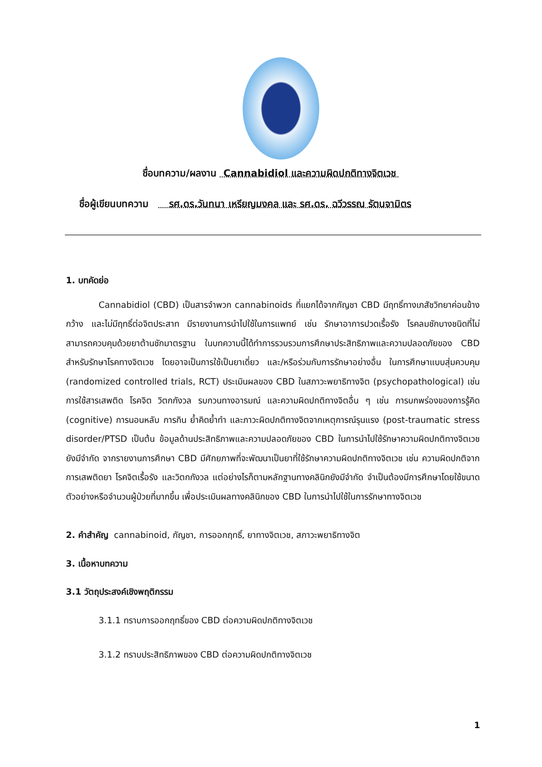ชื่อบทความ/ผลงาน Cannabidiol และความผิดปกติทางจิตเวช
ชื่อผู้เขียนบทความ รศ.ดร.วันทนา เหรียญมงคล และ รศ.ดร. ฉวีวรรณ รัตนจามิตร
1. บทคัดย่อ
Cannabidiol (CBD) เป็นสารจำพวก cannabinoids ที่แยกได้จากกัญชา CBD มีฤทธิ์ทางเภสัชวิทยาค่อนข้างกว้าง และไม่มีฤทธิ์ต่อจิตประสาท มีรายงานการนำไปใช้ในการแพทย์ เช่น รักษาอาการปวดเรื้อรัง โรคลมชักบางชนิดที่ไม่สามารถควบคุมด้วยยาต้านชักมาตรฐาน ในบทความนี้ได้ทำการรวบรวมการศึกษาประสิทธิภาพและความปลอดภัยของ CBD สำหรับรักษาโรคทางจิตเวช โดยอาจเป็นการใช้เป็นยาเดี่ยว และ/หรือร่วมกับการรักษาอย่างอื่น ในการศึกษาแบบสุ่มควบคุม (randomized controlled trials, RCT) ประเมินผลของ CBD ในสภาวะพยาธิทางจิต (psychopathological) เช่น การใช้สารเสพติด โรคจิต วิตกกังวล รบกวนทางอารมณ์ และความผิดปกติทางจิตอื่น ๆ เช่น การบกพร่องของการรู้คิด (cognitive) การนอนหลับ การกิน ย้ำคิดย้ำทำ และภาวะผิดปกติทางจิตจากเหตุการณ์รุนแรง (post-traumatic stress disorder/PTSD เป็นต้น ข้อมูลด้านประสิทธิภาพและความปลอดภัยของ CBD ในการนำไปใช้รักษาความผิดปกติทางจิตเวชยังมีจำกัด จากรายงานการศึกษา CBD มีศักยภาพที่จะพัฒนาเป็นยาที่ใช้รักษาความผิดปกติทางจิตเวช เช่น ความผิดปกติจากการเสพติดยา โรคจิตเรื้อรัง และวิตกกังวล แต่อย่างไรก็ตามหลักฐานทางคลินิกยังมีจำกัด จำเป็นต้องมีการศึกษาโดยใช้ขนาดตัวอย่างหรือจำนวนผู้ป่วยที่มากขึ้น เพื่อประเมินผลทางคลินิกของ CBD ในการนำไปใช้ในการรักษาทางจิตเวช
2. คำสำคัญ cannabinoid, กัญชา, การออกฤทธิ์, ยาทางจิตเวช, สภาวะพยาธิทางจิต
3. เนื้อหาบทความ
3.1 วัตถุประสงค์เชิงพฤติกรรม
3.1.1 ทราบการออกฤทธิ์ของ CBD ต่อความผิดปกติทางจิตเวช
3.1.2 ทราบประสิทธิภาพของ CBD ต่อความผิดปกติทางจิตเวช
1